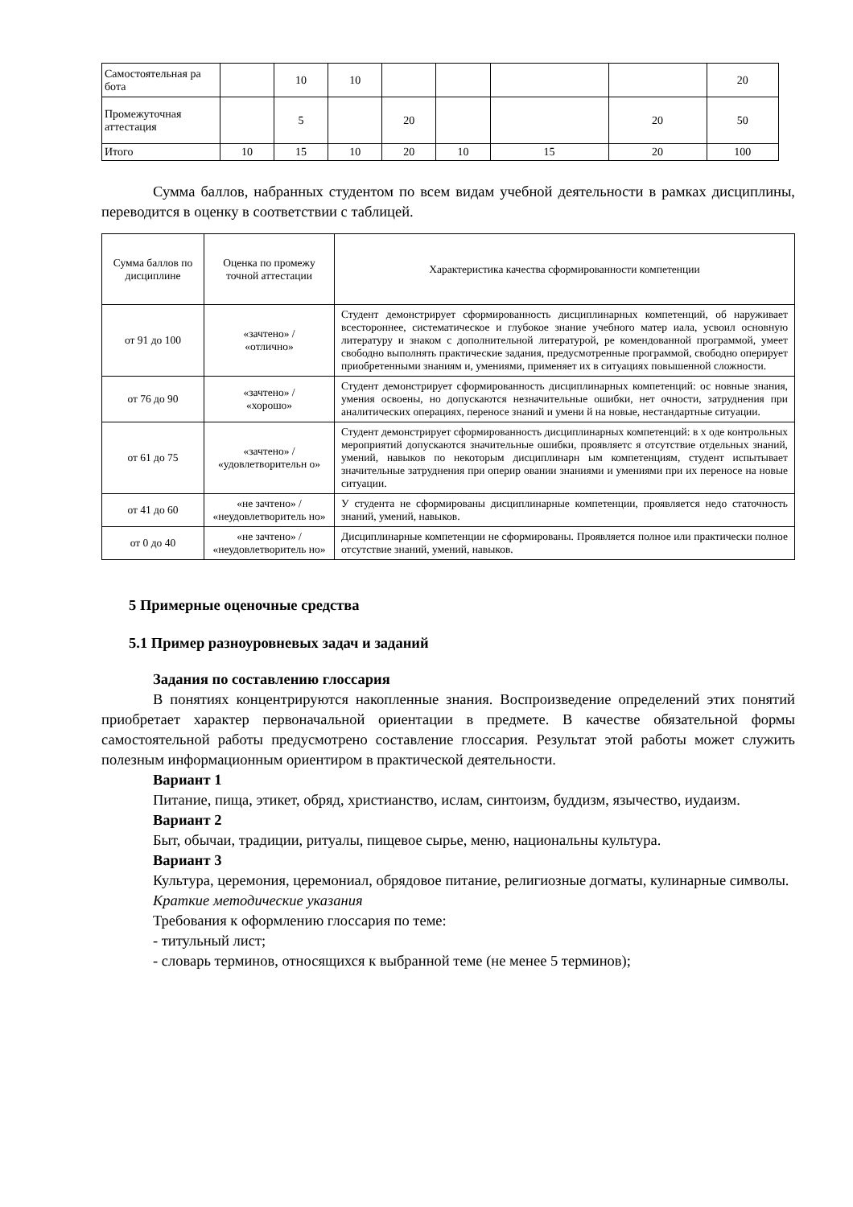| Самостоятельная ра бота | | 10 | 10 | | | | | 20 |
| Промежуточная аттестация | | 5 | | 20 | | | 20 | 50 |
| Итого | 10 | 15 | 10 | 20 | 10 | 15 | 20 | 100 |
Сумма баллов, набранных студентом по всем видам учебной деятельности в рамках дисциплины, переводится в оценку в соответствии с таблицей.
| Сумма баллов по дисциплине | Оценка по промежу точной аттестации | Характеристика качества сформированности компетенции |
| от 91 до 100 | «зачтено» / «отлично» | Студент демонстрирует сформированность дисциплинарных компетенций, об наруживает всестороннее, систематическое и глубокое знание учебного матер иала, усвоил основную литературу и знаком с дополнительной литературой, ре комендованной программой, умеет свободно выполнять практические задания, предусмотренные программой, свободно оперирует приобретенными знаниям и, умениями, применяет их в ситуациях повышенной сложности. |
| от 76 до 90 | «зачтено» / «хорошо» | Студент демонстрирует сформированность дисциплинарных компетенций: ос новные знания, умения освоены, но допускаются незначительные ошибки, нет очности, затруднения при аналитических операциях, переносе знаний и умени й на новые, нестандартные ситуации. |
| от 61 до 75 | «зачтено» / «удовлетворительн о» | Студент демонстрирует сформированность дисциплинарных компетенций: в х оде контрольных мероприятий допускаются значительные ошибки, проявляетс я отсутствие отдельных знаний, умений, навыков по некоторым дисциплинарн ым компетенциям, студент испытывает значительные затруднения при оперир овании знаниями и умениями при их переносе на новые ситуации. |
| от 41 до 60 | «не зачтено» / «неудовлетворитель но» | У студента не сформированы дисциплинарные компетенции, проявляется недо статочность знаний, умений, навыков. |
| от 0 до 40 | «не зачтено» / «неудовлетворитель но» | Дисциплинарные компетенции не сформированы. Проявляется полное или практически полное отсутствие знаний, умений, навыков. |
5 Примерные оценочные средства
5.1 Пример разноуровневых задач и заданий
Задания по составлению глоссария
В понятиях концентрируются накопленные знания. Воспроизведение определений этих понятий приобретает характер первоначальной ориентации в предмете. В качестве обязательной формы самостоятельной работы предусмотрено составление глоссария. Результат этой работы может служить полезным информационным ориентиром в практической деятельности.
Вариант 1
Питание, пища, этикет, обряд, христианство, ислам, синтоизм, буддизм, язычество, иудаизм.
Вариант 2
Быт, обычаи, традиции, ритуалы, пищевое сырье, меню, национальны культура.
Вариант 3
Культура, церемония, церемониал, обрядовое питание, религиозные догматы, кулинарные символы.
Краткие методические указания
Требования к оформлению глоссария по теме:
- титульный лист;
- словарь терминов, относящихся к выбранной теме (не менее 5 терминов);